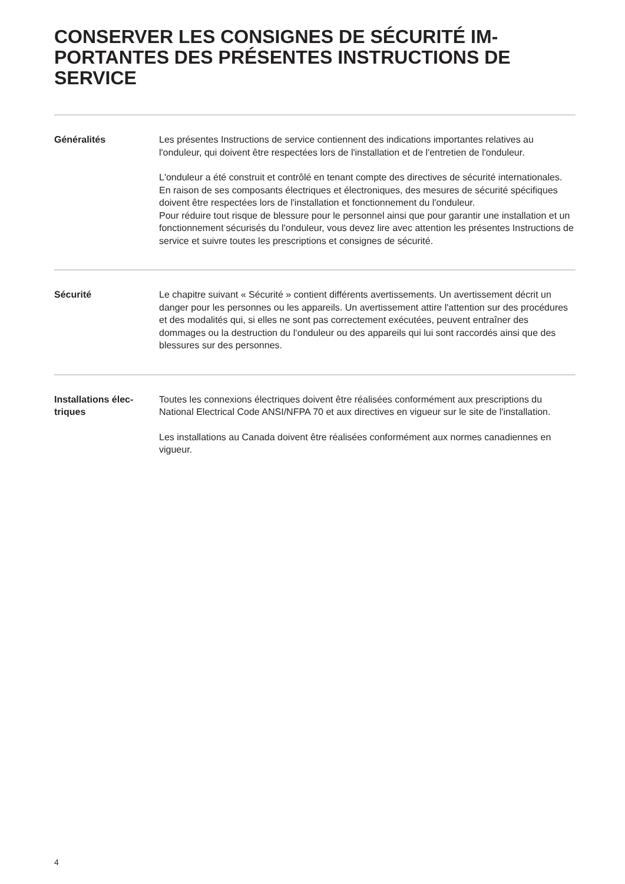CONSERVER LES CONSIGNES DE SÉCURITÉ IM-
PORTANTES DES PRÉSENTES INSTRUCTIONS DE
SERVICE
Généralités Les présentes Instructions de service contiennent des indications importantes relatives au l'onduleur, qui doivent être respectées lors de l'installation et de l'entretien de l'onduleur.
L'onduleur a été construit et contrôlé en tenant compte des directives de sécurité internationales. En raison de ses composants électriques et électroniques, des mesures de sécurité spécifiques doivent être respectées lors de l'installation et fonctionnement du l'onduleur.
Pour réduire tout risque de blessure pour le personnel ainsi que pour garantir une installation et un fonctionnement sécurisés du l'onduleur, vous devez lire avec attention les présentes Instructions de service et suivre toutes les prescriptions et consignes de sécurité.
Sécurité Le chapitre suivant « Sécurité » contient différents avertissements. Un avertissement décrit un danger pour les personnes ou les appareils. Un avertissement attire l'attention sur des procédures et des modalités qui, si elles ne sont pas correctement exécutées, peuvent entraîner des dommages ou la destruction du l‘onduleur ou des appareils qui lui sont raccordés ainsi que des blessures sur des personnes.
Installations élec-
triques
Toutes les connexions électriques doivent être réalisées conformément aux prescriptions du National Electrical Code ANSI/NFPA 70 et aux directives en vigueur sur le site de l'installation.
Les installations au Canada doivent être réalisées conformément aux normes canadiennes en vigueur.
4